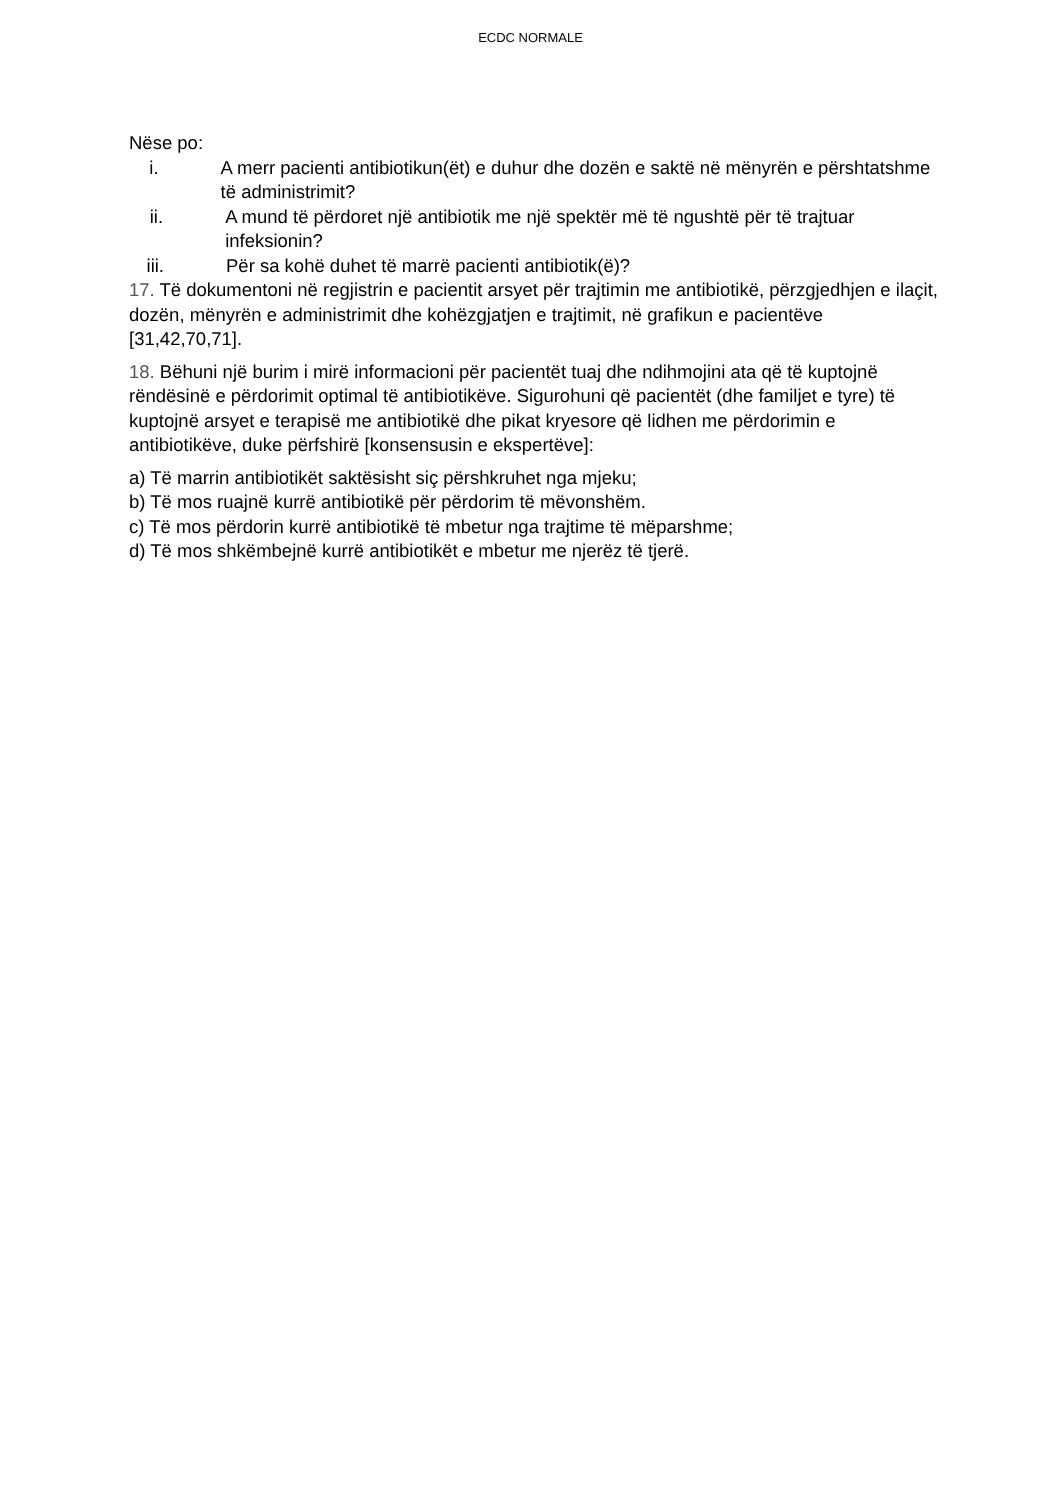ECDC NORMALE
Nëse po:
i. A merr pacienti antibiotikun(ët) e duhur dhe dozën e saktë në mënyrën e përshtatshme të administrimit?
ii. A mund të përdoret një antibiotik me një spektër më të ngushtë për të trajtuar infeksionin?
iii.
Për sa kohë duhet të marrë pacienti antibiotik(ë)?
17. Të dokumentoni në regjistrin e pacientit arsyet për trajtimin me antibiotikë, përzgjedhjen e ilaçit, dozën, mënyrën e administrimit dhe kohëzgjatjen e trajtimit, në grafikun e pacientëve [31,42,70,71].
18. Bëhuni një burim i mirë informacioni për pacientët tuaj dhe ndihmojini ata që të kuptojnë rëndësinë e përdorimit optimal të antibiotikëve. Sigurohuni që pacientët (dhe familjet e tyre) të kuptojnë arsyet e terapisë me antibiotikë dhe pikat kryesore që lidhen me përdorimin e antibiotikëve, duke përfshirë [konsensusin e ekspertëve]:
a) Të marrin antibiotikët saktësisht siç përshkruhet nga mjeku;
b) Të mos ruajnë kurrë antibiotikë për përdorim të mëvonshëm.
c) Të mos përdorin kurrë antibiotikë të mbetur nga trajtime të mëparshme;
d) Të mos shkëmbejnë kurrë antibiotikët e mbetur me njerëz të tjerë.